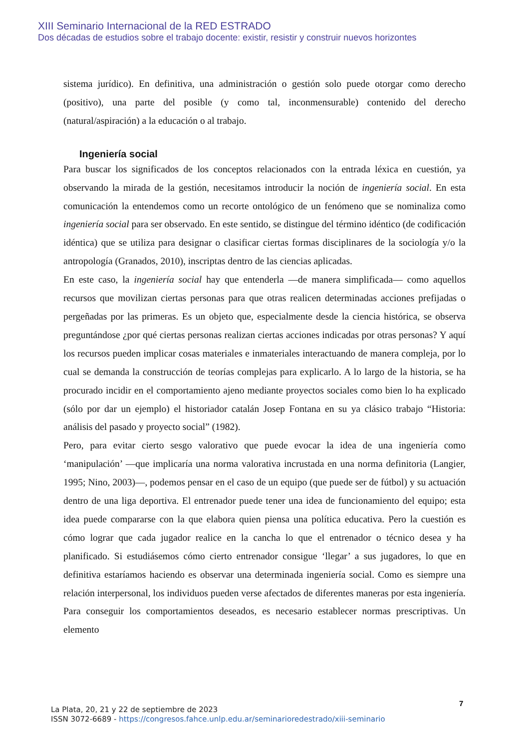XIII Seminario Internacional de la RED ESTRADO
Dos décadas de estudios sobre el trabajo docente: existir, resistir y construir nuevos horizontes
sistema jurídico). En definitiva, una administración o gestión solo puede otorgar como derecho (positivo), una parte del posible (y como tal, inconmensurable) contenido del derecho (natural/aspiración) a la educación o al trabajo.
Ingeniería social
Para buscar los significados de los conceptos relacionados con la entrada léxica en cuestión, ya observando la mirada de la gestión, necesitamos introducir la noción de ingeniería social. En esta comunicación la entendemos como un recorte ontológico de un fenómeno que se nominaliza como ingeniería social para ser observado. En este sentido, se distingue del término idéntico (de codificación idéntica) que se utiliza para designar o clasificar ciertas formas disciplinares de la sociología y/o la antropología (Granados, 2010), inscriptas dentro de las ciencias aplicadas.
En este caso, la ingeniería social hay que entenderla —de manera simplificada— como aquellos recursos que movilizan ciertas personas para que otras realicen determinadas acciones prefijadas o pergeñadas por las primeras. Es un objeto que, especialmente desde la ciencia histórica, se observa preguntándose ¿por qué ciertas personas realizan ciertas acciones indicadas por otras personas? Y aquí los recursos pueden implicar cosas materiales e inmateriales interactuando de manera compleja, por lo cual se demanda la construcción de teorías complejas para explicarlo. A lo largo de la historia, se ha procurado incidir en el comportamiento ajeno mediante proyectos sociales como bien lo ha explicado (sólo por dar un ejemplo) el historiador catalán Josep Fontana en su ya clásico trabajo “Historia: análisis del pasado y proyecto social” (1982).
Pero, para evitar cierto sesgo valorativo que puede evocar la idea de una ingeniería como ‘manipulación’ —que implicaría una norma valorativa incrustada en una norma definitoria (Langier, 1995; Nino, 2003)—, podemos pensar en el caso de un equipo (que puede ser de fútbol) y su actuación dentro de una liga deportiva. El entrenador puede tener una idea de funcionamiento del equipo; esta idea puede compararse con la que elabora quien piensa una política educativa. Pero la cuestión es cómo lograr que cada jugador realice en la cancha lo que el entrenador o técnico desea y ha planificado. Si estudiásemos cómo cierto entrenador consigue ‘llegar’ a sus jugadores, lo que en definitiva estaríamos haciendo es observar una determinada ingeniería social. Como es siempre una relación interpersonal, los individuos pueden verse afectados de diferentes maneras por esta ingeniería. Para conseguir los comportamientos deseados, es necesario establecer normas prescriptivas. Un elemento
7
La Plata, 20, 21 y 22 de septiembre de 2023
ISSN 3072-6689 - https://congresos.fahce.unlp.edu.ar/seminarioredestrado/xiii-seminario